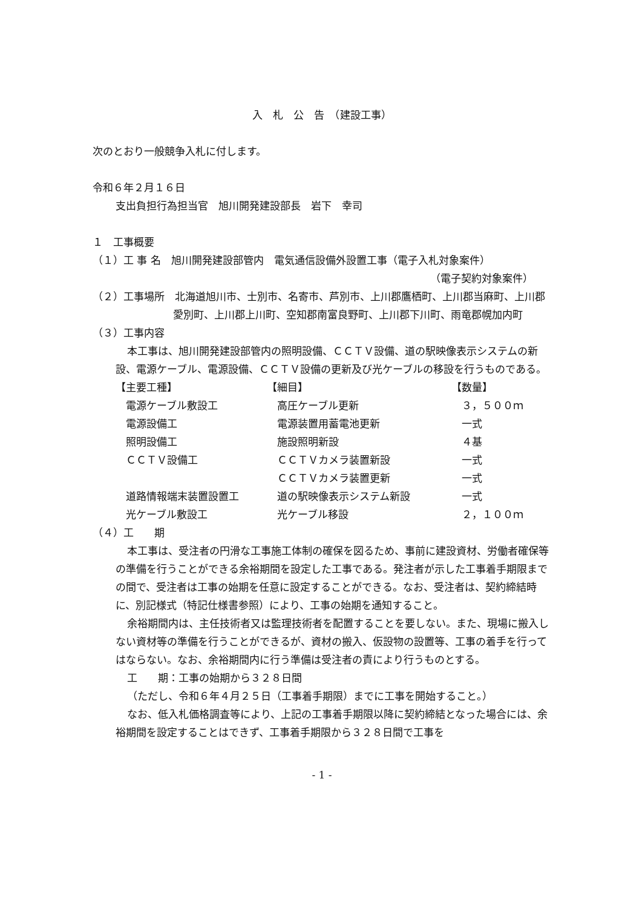入　札　公　告　（建設工事）
次のとおり一般競争入札に付します。
令和６年２月１６日
支出負担行為担当官　旭川開発建設部長　岩下　幸司
１　工事概要
（１）工 事 名　旭川開発建設部管内　電気通信設備外設置工事（電子入札対象案件）
（電子契約対象案件）
（２）工事場所　北海道旭川市、士別市、名寄市、芦別市、上川郡鷹栖町、上川郡当麻町、上川郡愛別町、上川郡上川町、空知郡南富良野町、上川郡下川町、雨竜郡幌加内町
（３）工事内容
本工事は、旭川開発建設部管内の照明設備、ＣＣＴＶ設備、道の駅映像表示システムの新設、電源ケーブル、電源設備、ＣＣＴＶ設備の更新及び光ケーブルの移設を行うものである。
| 【主要工種】 | 【細目】 | 【数量】 |
| 電源ケーブル敷設工 | 高圧ケーブル更新 | ３，５００ｍ |
| 電源設備工 | 電源装置用蓄電池更新 | 一式 |
| 照明設備工 | 施設照明新設 | ４基 |
| ＣＣＴＶ設備工 | ＣＣＴＶカメラ装置新設 | 一式 |
| | ＣＣＴＶカメラ装置更新 | 一式 |
| 道路情報端末装置設置工 | 道の駅映像表示システム新設 | 一式 |
| 光ケーブル敷設工 | 光ケーブル移設 | ２，１００ｍ |
（４）工　　期
本工事は、受注者の円滑な工事施工体制の確保を図るため、事前に建設資材、労働者確保等の準備を行うことができる余裕期間を設定した工事である。発注者が示した工事着手期限までの間で、受注者は工事の始期を任意に設定することができる。なお、受注者は、契約締結時に、別記様式（特記仕様書参照）により、工事の始期を通知すること。
余裕期間内は、主任技術者又は監理技術者を配置することを要しない。また、現場に搬入しない資材等の準備を行うことができるが、資材の搬入、仮設物の設置等、工事の着手を行ってはならない。なお、余裕期間内に行う準備は受注者の責により行うものとする。
工　　期：工事の始期から３２８日間
（ただし、令和６年４月２５日（工事着手期限）までに工事を開始すること。）
なお、低入札価格調査等により、上記の工事着手期限以降に契約締結となった場合には、余裕期間を設定することはできず、工事着手期限から３２８日間で工事を
- 1 -